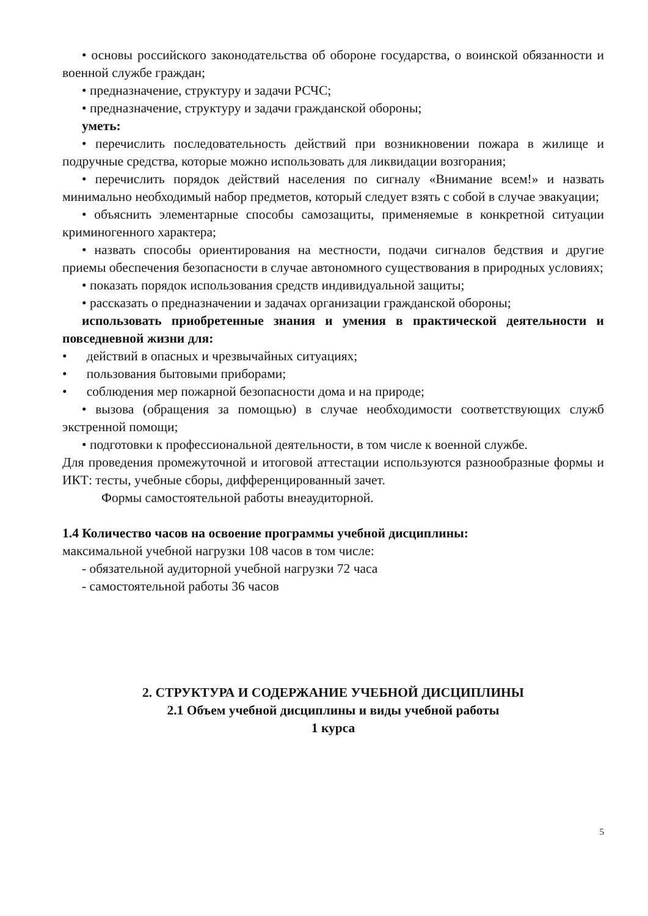• основы российского законодательства об обороне государства, о воинской обязанности и военной службе граждан;
• предназначение, структуру и задачи РСЧС;
• предназначение, структуру и задачи гражданской обороны;
уметь:
• перечислить последовательность действий при возникновении пожара в жилище и подручные средства, которые можно использовать для ликвидации возгорания;
• перечислить порядок действий населения по сигналу «Внимание всем!» и назвать минимально необходимый набор предметов, который следует взять с собой в случае эвакуации;
• объяснить элементарные способы самозащиты, применяемые в конкретной ситуации криминогенного характера;
• назвать способы ориентирования на местности, подачи сигналов бедствия и другие приемы обеспечения безопасности в случае автономного существования в природных условиях;
• показать порядок использования средств индивидуальной защиты;
• рассказать о предназначении и задачах организации гражданской обороны;
использовать приобретенные знания и умения в практической деятельности и повседневной жизни для:
• действий в опасных и чрезвычайных ситуациях;
• пользования бытовыми приборами;
• соблюдения мер пожарной безопасности дома и на природе;
• вызова (обращения за помощью) в случае необходимости соответствующих служб экстренной помощи;
• подготовки к профессиональной деятельности, в том числе к военной службе.
Для проведения промежуточной и итоговой аттестации используются разнообразные формы и ИКТ: тесты, учебные сборы, дифференцированный зачет.
Формы самостоятельной работы внеаудиторной.
1.4 Количество часов на освоение программы учебной дисциплины:
максимальной учебной нагрузки 108 часов в том числе:
- обязательной аудиторной учебной нагрузки 72 часа
- самостоятельной работы 36 часов
2. СТРУКТУРА И СОДЕРЖАНИЕ УЧЕБНОЙ ДИСЦИПЛИНЫ
2.1 Объем учебной дисциплины и виды учебной работы
1 курса
5